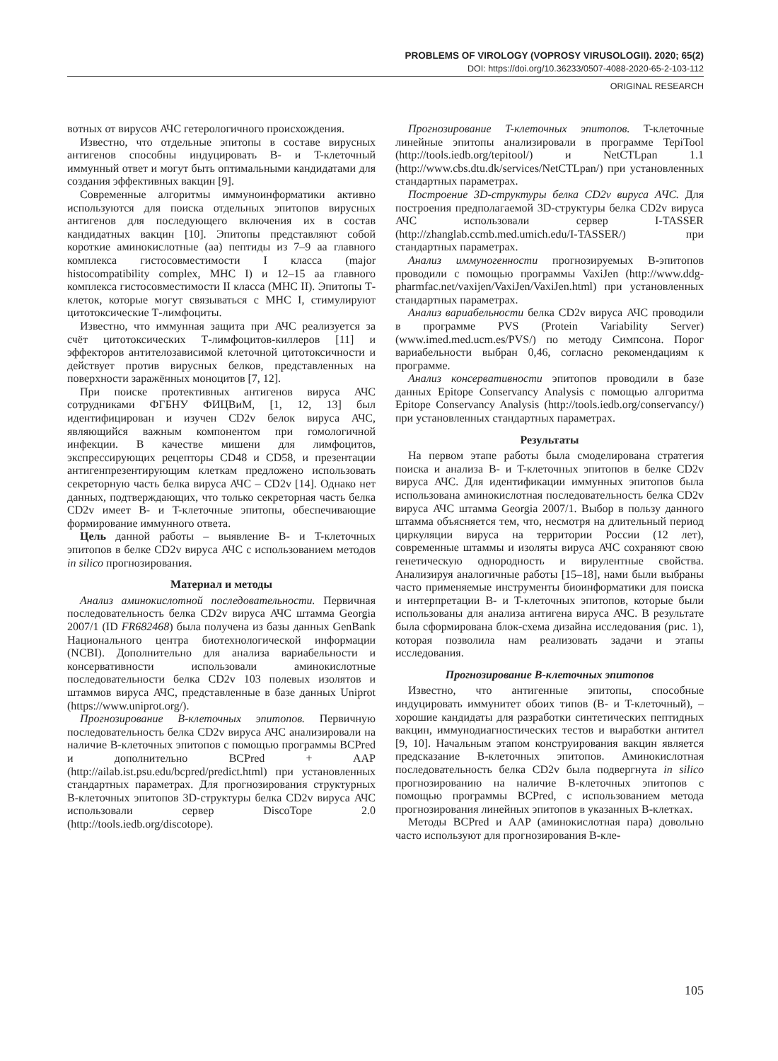PROBLEMS OF VIROLOGY (VOPROSY VIRUSOLOGII). 2020; 65(2)
DOI: https://doi.org/10.36233/0507-4088-2020-65-2-103-112
ORIGINAL RESEARCH
вотных от вирусов АЧС гетерологичного происхождения.
Известно, что отдельные эпитопы в составе вирусных антигенов способны индуцировать B- и T-клеточный иммунный ответ и могут быть оптимальными кандидатами для создания эффективных вакцин [9].
Современные алгоритмы иммуноинформатики активно используются для поиска отдельных эпитопов вирусных антигенов для последующего включения их в состав кандидатных вакцин [10]. Эпитопы представляют собой короткие аминокислотные (аа) пептиды из 7–9 аа главного комплекса гистосовместимости I класса (major histocompatibility complex, MHC I) и 12–15 аа главного комплекса гистосовместимости II класса (MHC II). Эпитопы Т-клеток, которые могут связываться с MHC I, стимулируют цитотоксические Т-лимфоциты.
Известно, что иммунная защита при АЧС реализуется за счёт цитотоксических Т-лимфоцитов-киллеров [11] и эффекторов антителозависимой клеточной цитотоксичности и действует против вирусных белков, представленных на поверхности заражённых моноцитов [7, 12].
При поиске протективных антигенов вируса АЧС сотрудниками ФГБНУ ФИЦВиМ, [1, 12, 13] был идентифицирован и изучен CD2v белок вируса АЧС, являющийся важным компонентом при гомологичной инфекции. В качестве мишени для лимфоцитов, экспрессирующих рецепторы CD48 и CD58, и презентации антигенпрезентирующим клеткам предложено использовать секреторную часть белка вируса АЧС – CD2v [14]. Однако нет данных, подтверждающих, что только секреторная часть белка CD2v имеет B- и T-клеточные эпитопы, обеспечивающие формирование иммунного ответа.
Цель данной работы – выявление B- и T-клеточных эпитопов в белке CD2v вируса АЧС с использованием методов in silico прогнозирования.
Материал и методы
Анализ аминокислотной последовательности. Первичная последовательность белка CD2v вируса АЧС штамма Georgia 2007/1 (ID FR682468) была получена из базы данных GenBank Национального центра биотехнологической информации (NCBI). Дополнительно для анализа вариабельности и консервативности использовали аминокислотные последовательности белка CD2v 103 полевых изолятов и штаммов вируса АЧС, представленные в базе данных Uniprot (https://www.uniprot.org/).
Прогнозирование B-клеточных эпитопов. Первичную последовательность белка CD2v вируса АЧС анализировали на наличие B-клеточных эпитопов с помощью программы BCPred и дополнительно BCPred + AAP (http://ailab.ist.psu.edu/bcpred/predict.html) при установленных стандартных параметрах. Для прогнозирования структурных B-клеточных эпитопов 3D-структуры белка CD2v вируса АЧС использовали сервер DiscoTope 2.0 (http://tools.iedb.org/discotope).
Прогнозирование T-клеточных эпитопов. T-клеточные линейные эпитопы анализировали в программе TepiTool (http://tools.iedb.org/tepitool/) и NetCTLpan 1.1 (http://www.cbs.dtu.dk/services/NetCTLpan/) при установленных стандартных параметрах.
Построение 3D-структуры белка CD2v вируса АЧС. Для построения предполагаемой 3D-структуры белка CD2v вируса АЧС использовали сервер I-TASSER (http://zhanglab.ccmb.med.umich.edu/I-TASSER/) при стандартных параметрах.
Анализ иммуногенности прогнозируемых B-эпитопов проводили с помощью программы VaxiJen (http://www.ddg-pharmfac.net/vaxijen/VaxiJen/VaxiJen.html) при установленных стандартных параметрах.
Анализ вариабельности белка CD2v вируса АЧС проводили в программе PVS (Protein Variability Server) (www.imed.med.ucm.es/PVS/) по методу Симпсона. Порог вариабельности выбран 0,46, согласно рекомендациям к программе.
Анализ консервативности эпитопов проводили в базе данных Epitope Conservancy Analysis с помощью алгоритма Epitope Conservancy Analysis (http://tools.iedb.org/conservancy/) при установленных стандартных параметрах.
Результаты
На первом этапе работы была смоделирована стратегия поиска и анализа B- и T-клеточных эпитопов в белке CD2v вируса АЧС. Для идентификации иммунных эпитопов была использована аминокислотная последовательность белка CD2v вируса АЧС штамма Georgia 2007/1. Выбор в пользу данного штамма объясняется тем, что, несмотря на длительный период циркуляции вируса на территории России (12 лет), современные штаммы и изоляты вируса АЧС сохраняют свою генетическую однородность и вирулентные свойства. Анализируя аналогичные работы [15–18], нами были выбраны часто применяемые инструменты биоинформатики для поиска и интерпретации B- и T-клеточных эпитопов, которые были использованы для анализа антигена вируса АЧС. В результате была сформирована блок-схема дизайна исследования (рис. 1), которая позволила нам реализовать задачи и этапы исследования.
Прогнозирование B-клеточных эпитопов
Известно, что антигенные эпитопы, способные индуцировать иммунитет обоих типов (B- и T-клеточный), – хорошие кандидаты для разработки синтетических пептидных вакцин, иммунодиагностических тестов и выработки антител [9, 10]. Начальным этапом конструирования вакцин является предсказание B-клеточных эпитопов. Аминокислотная последовательность белка CD2v была подвергнута in silico прогнозированию на наличие B-клеточных эпитопов с помощью программы BCPred, с использованием метода прогнозирования линейных эпитопов в указанных B-клетках.
Методы BCPred и AAP (аминокислотная пара) довольно часто используют для прогнозирования B-кле-
105